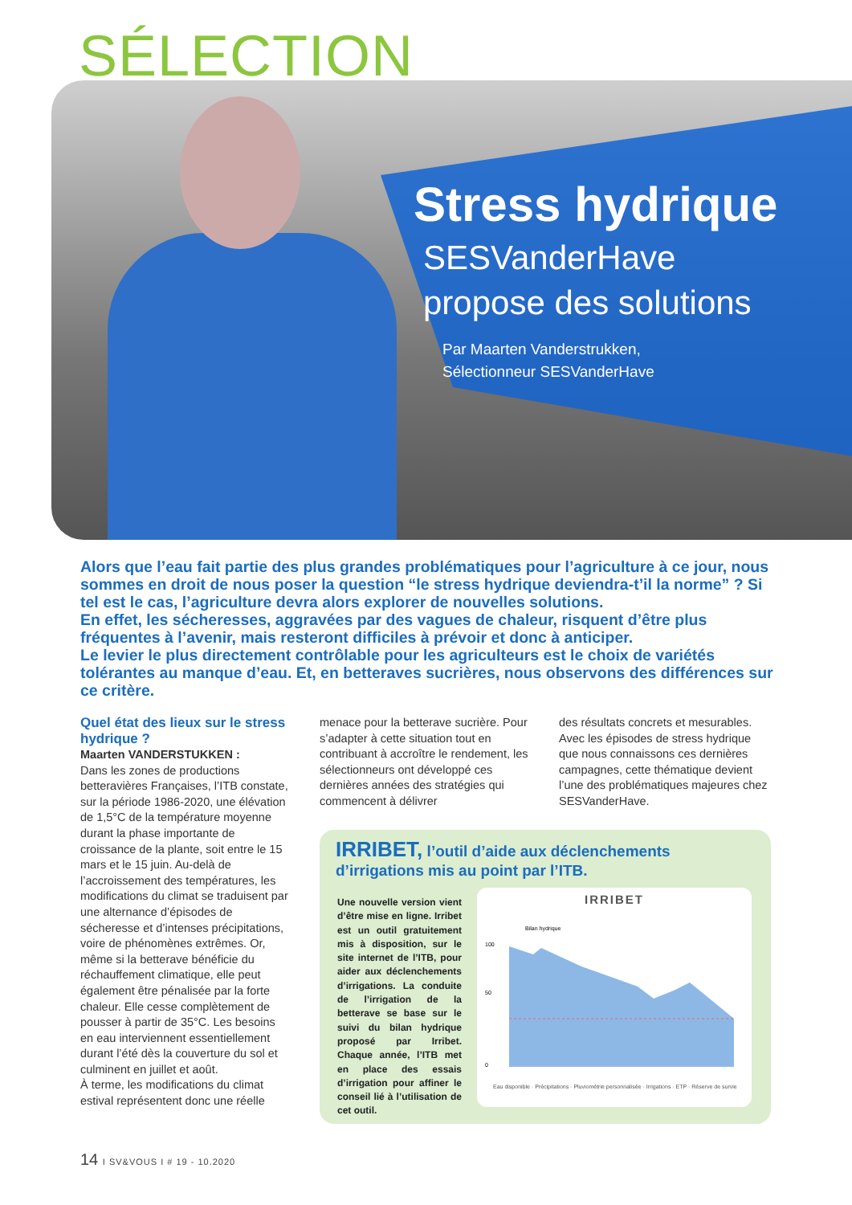SÉLECTION
Stress hydrique
SESVanderHave
propose des solutions
Par Maarten Vanderstrukken,
Sélectionneur SESVanderHave
Alors que l’eau fait partie des plus grandes problématiques pour l’agriculture à ce jour, nous sommes en droit de nous poser la question “le stress hydrique deviendra-t’il la norme” ? Si tel est le cas, l’agriculture devra alors explorer de nouvelles solutions.
En effet, les sécheresses, aggravées par des vagues de chaleur, risquent d’être plus fréquentes à l’avenir, mais resteront difficiles à prévoir et donc à anticiper.
Le levier le plus directement contrôlable pour les agriculteurs est le choix de variétés tolérantes au manque d’eau. Et, en betteraves sucrières, nous observons des différences sur ce critère.
Quel état des lieux sur le stress hydrique ?
Maarten VANDERSTUKKEN :
Dans les zones de productions betteravières Françaises, l’ITB constate, sur la période 1986-2020, une élévation de 1,5°C de la température moyenne durant la phase importante de croissance de la plante, soit entre le 15 mars et le 15 juin. Au-delà de l’accroissement des températures, les modifications du climat se traduisent par une alternance d’épisodes de sécheresse et d’intenses précipitations, voire de phénomènes extrêmes. Or, même si la betterave bénéficie du réchauffement climatique, elle peut également être pénalisée par la forte chaleur. Elle cesse complètement de pousser à partir de 35°C. Les besoins en eau interviennent essentiellement durant l’été dès la couverture du sol et culminent en juillet et août.
À terme, les modifications du climat estival représentent donc une réelle
menace pour la betterave sucrière. Pour s’adapter à cette situation tout en contribuant à accroître le rendement, les sélectionneurs ont développé ces dernières années des stratégies qui commencent à délivrer
des résultats concrets et mesurables. Avec les épisodes de stress hydrique que nous connaissons ces dernières campagnes, cette thématique devient l’une des problématiques majeures chez SESVanderHave.
IRRIBET, l’outil d’aide aux déclenchements d’irrigations mis au point par l’ITB.
Une nouvelle version vient d’être mise en ligne. Irribet est un outil gratuitement mis à disposition, sur le site internet de l’ITB, pour aider aux déclenchements d’irrigations. La conduite de l’irrigation de la betterave se base sur le suivi du bilan hydrique proposé par Irribet. Chaque année, l’ITB met en place des essais d’irrigation pour affiner le conseil lié à l’utilisation de cet outil.
IRRIBET
100
50
0
Bilan hydrique
Eau disponible · Précipitations · Pluviométrie personnalisée · Irrigations · ETP · Réserve de survie
14 I SV&VOUS I # 19 - 10.2020